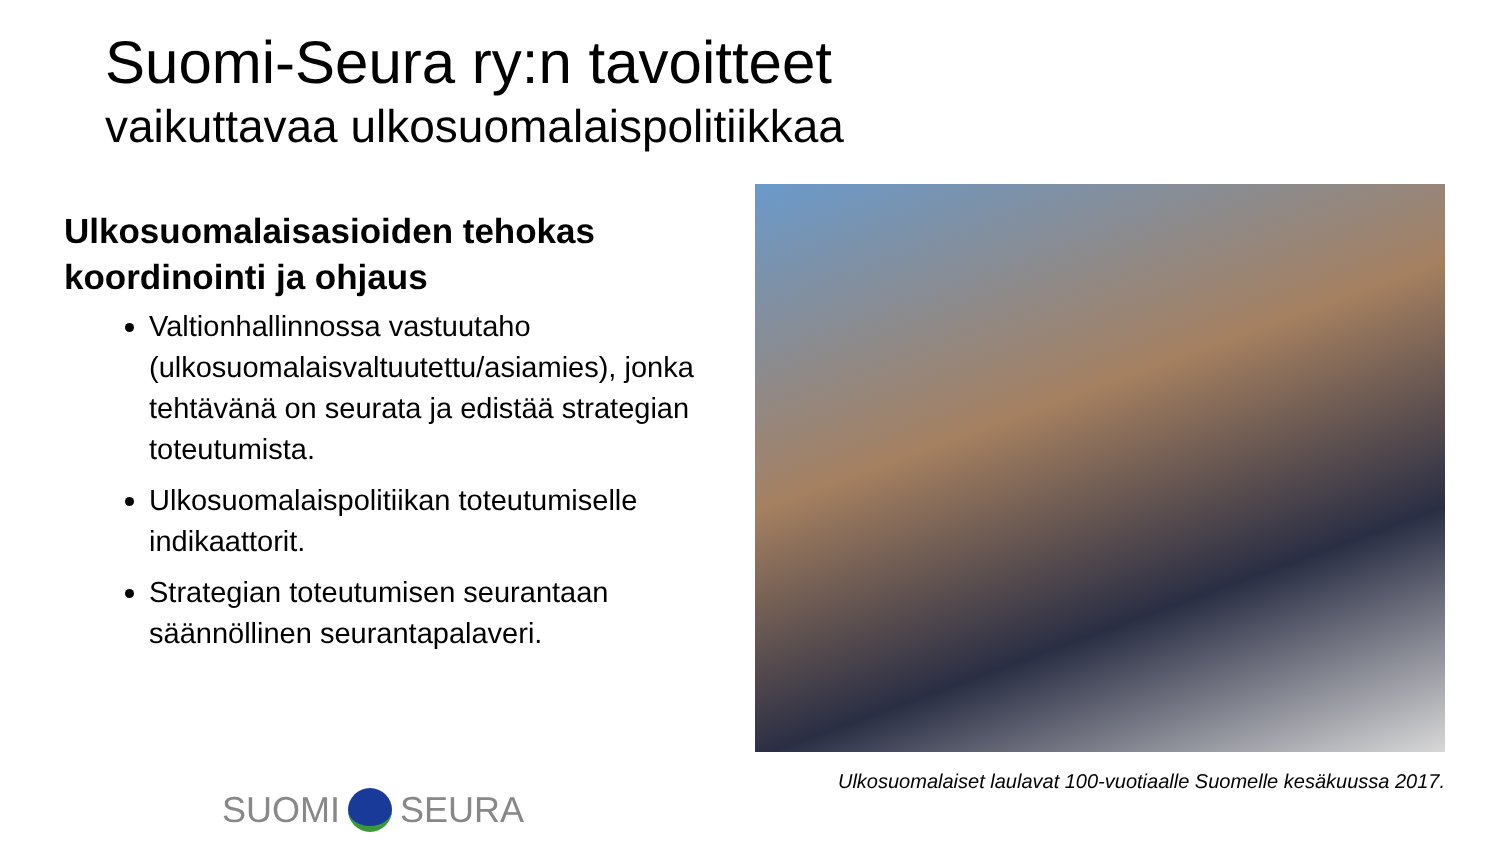Suomi-Seura ry:n tavoitteet
vaikuttavaa ulkosuomalaispolitiikkaa
Ulkosuomalaisasioiden tehokas koordinointi ja ohjaus
Valtionhallinnossa vastuutaho (ulkosuomalaisvaltuutettu/asiamies), jonka tehtävänä on seurata ja edistää strategian toteutumista.
Ulkosuomalaispolitiikan toteutumiselle indikaattorit.
Strategian toteutumisen seurantaan säännöllinen seurantapalaveri.
Ulkosuomalaiset laulavat 100-vuotiaalle Suomelle kesäkuussa 2017.
SUOMI SEURA